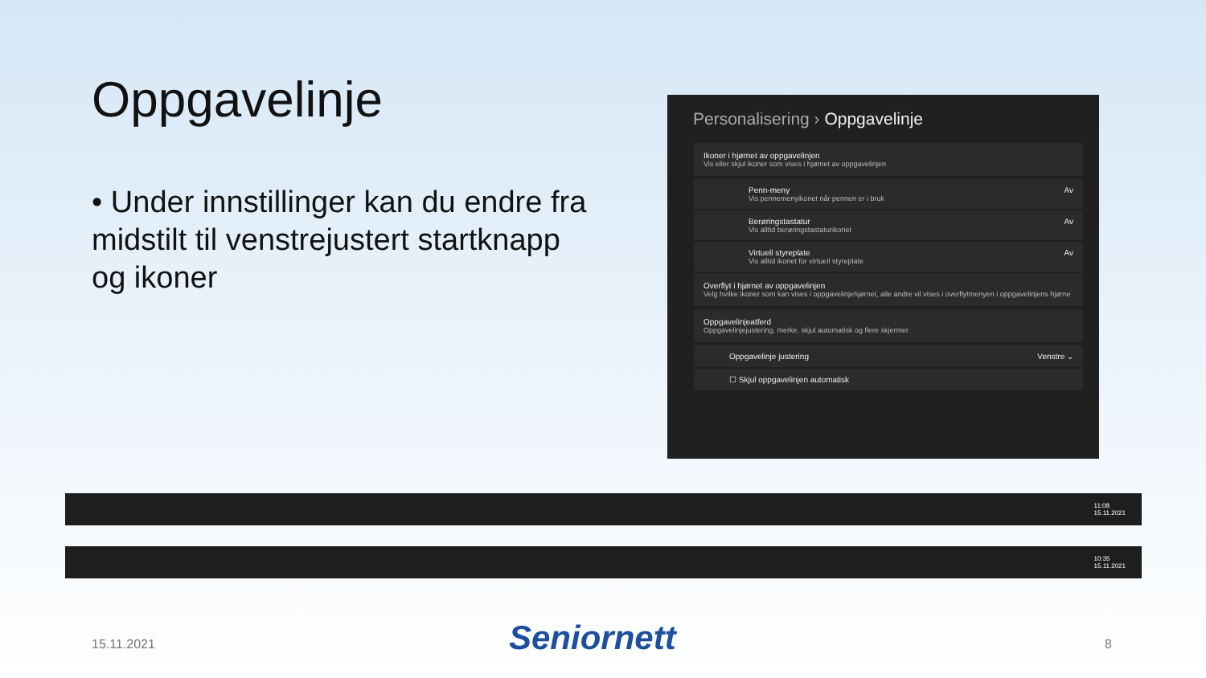Oppgavelinje
• Under innstillinger kan du endre fra midstilt til venstrejustert startknapp og ikoner
Personalisering › Oppgavelinje
Ikoner i hjørnet av oppgavelinjen
Vis eller skjul ikoner som vises i hjørnet av oppgavelinjen
Penn-meny
Vis pennemenyikonet når pennen er i bruk
Av
Berøringstastatur
Vis alltid berøringstastaturikonet
Av
Virtuell styreplate
Vis alltid ikonet for virtuell styreplate
Av
Overflyt i hjørnet av oppgavelinjen
Velg hvilke ikoner som kan vises i oppgavelinjehjørnet, alle andre vil vises i overflytmenyen i oppgavelinjens hjørne
Oppgavelinjeatferd
Oppgavelinjejustering, merke, skjul automatisk og flere skjermer
Oppgavelinje justering Venstre ⌄
☐ Skjul oppgavelinjen automatisk
11:08
15.11.2021
10:35
15.11.2021
15.11.2021 Seniornett 8